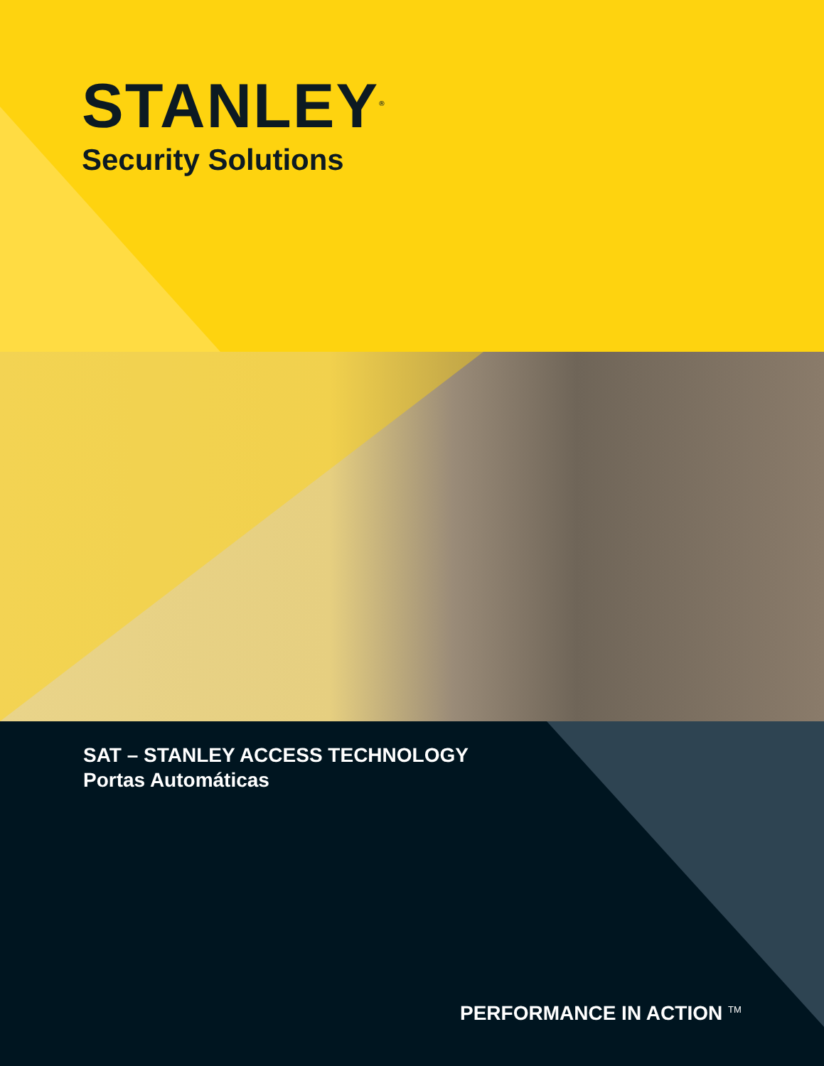STANLEY<sup>®</sup>
Security Solutions
SAT – STANLEY ACCESS TECHNOLOGY
Portas Automáticas
PERFORMANCE IN ACTION <sup>TM</sup>